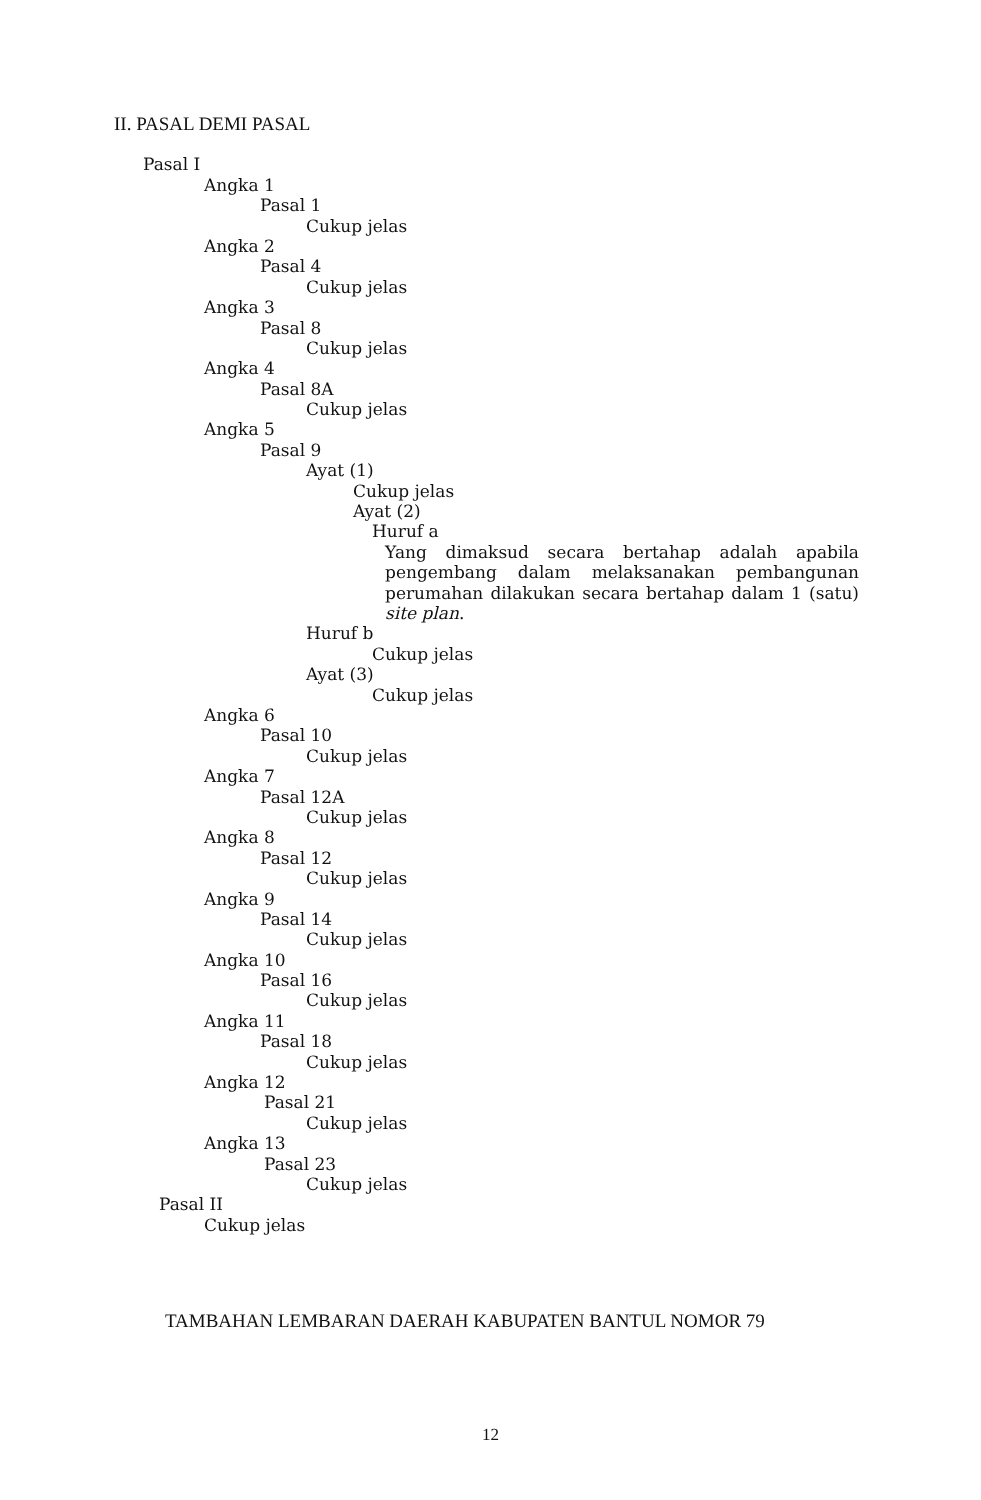II. PASAL DEMI PASAL
Pasal I
Angka 1
Pasal 1
Cukup jelas
Angka 2
Pasal 4
Cukup jelas
Angka 3
Pasal 8
Cukup jelas
Angka 4
Pasal 8A
Cukup jelas
Angka 5
Pasal 9
Ayat (1)
Cukup jelas
Ayat (2)
Huruf a
Yang dimaksud secara bertahap adalah apabila pengembang dalam melaksanakan pembangunan perumahan dilakukan secara bertahap dalam 1 (satu) site plan.
Huruf b
Cukup jelas
Ayat (3)
Cukup jelas
Angka 6
Pasal 10
Cukup jelas
Angka 7
Pasal 12A
Cukup jelas
Angka 8
Pasal 12
Cukup jelas
Angka 9
Pasal 14
Cukup jelas
Angka 10
Pasal 16
Cukup jelas
Angka 11
Pasal 18
Cukup jelas
Angka 12
Pasal 21
Cukup jelas
Angka 13
Pasal 23
Cukup jelas
Pasal II
Cukup jelas
TAMBAHAN LEMBARAN DAERAH KABUPATEN BANTUL NOMOR 79
12